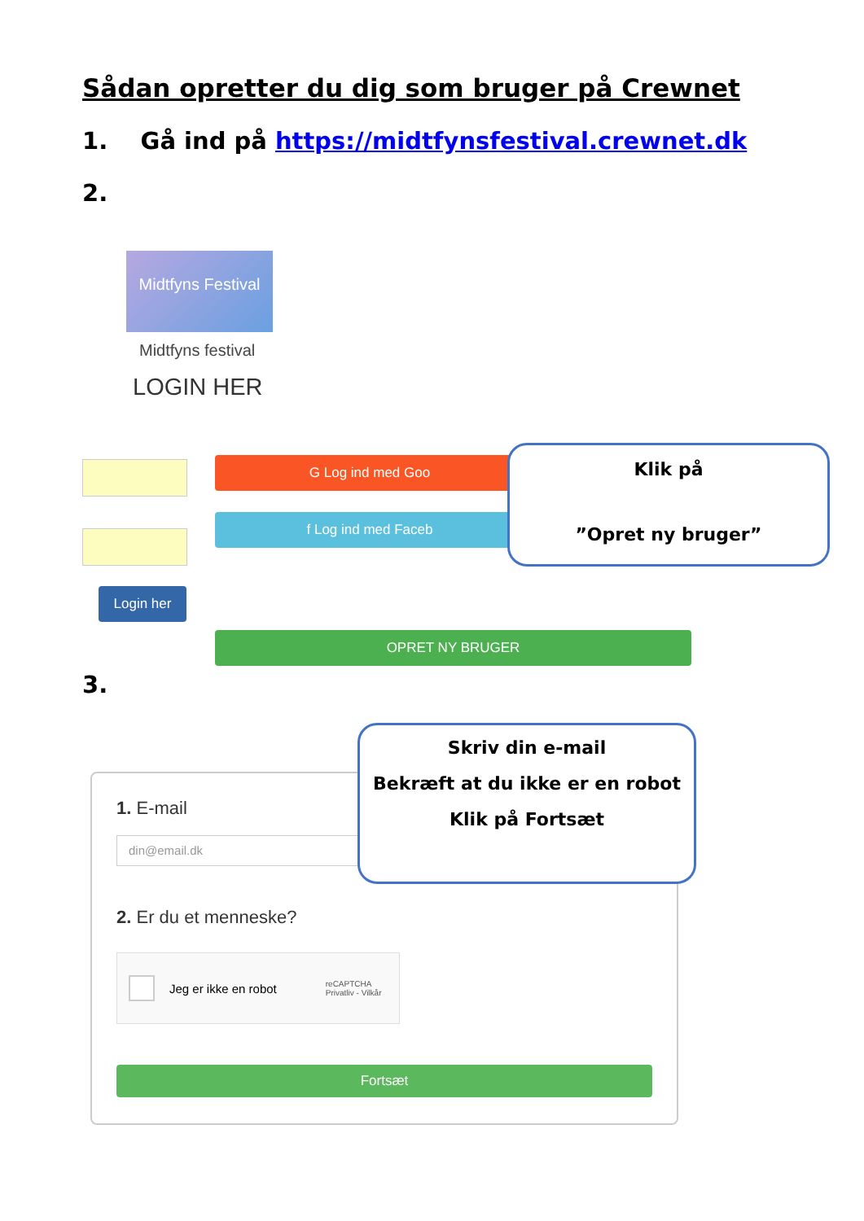Sådan opretter du dig som bruger på Crewnet
1. Gå ind på https://midtfynsfestival.crewnet.dk
2.
Midtfyns Festival
Midtfyns festival
LOGIN HER
Login her
G Log ind med Goo
f Log ind med Faceb
OPRET NY BRUGER
Klik på
”Opret ny bruger”
3.
1. E-mail
din@email.dk
2. Er du et menneske?
Jeg er ikke en robot reCAPTCHA
Privatliv - Vilkår
Fortsæt
Skriv din e-mail
Bekræft at du ikke er en robot
Klik på Fortsæt